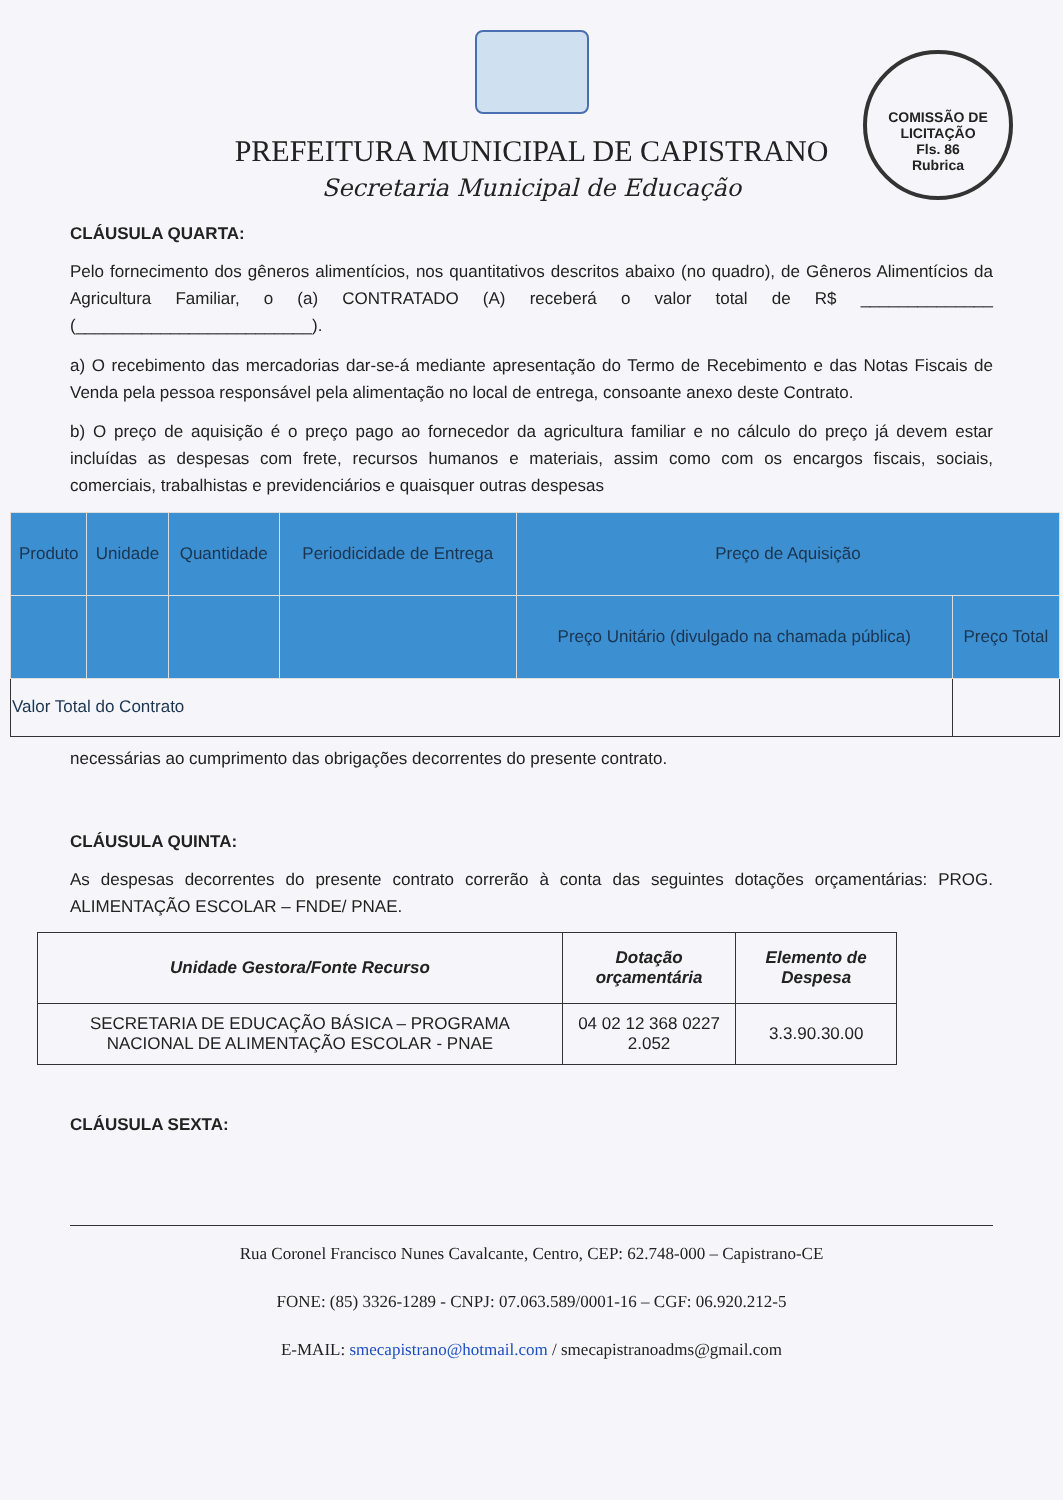COMISSÃO DE LICITAÇÃO
Fls. 86
Rubrica
PREFEITURA MUNICIPAL DE CAPISTRANO
Secretaria Municipal de Educação
CLÁUSULA QUARTA:
Pelo fornecimento dos gêneros alimentícios, nos quantitativos descritos abaixo (no quadro), de Gêneros Alimentícios da Agricultura Familiar, o (a) CONTRATADO (A) receberá o valor total de R$ ______________ (_________________________).
a) O recebimento das mercadorias dar-se-á mediante apresentação do Termo de Recebimento e das Notas Fiscais de Venda pela pessoa responsável pela alimentação no local de entrega, consoante anexo deste Contrato.
b) O preço de aquisição é o preço pago ao fornecedor da agricultura familiar e no cálculo do preço já devem estar incluídas as despesas com frete, recursos humanos e materiais, assim como com os encargos fiscais, sociais, comerciais, trabalhistas e previdenciários e quaisquer outras despesas
| Produto | Unidade | Quantidade | Periodicidade de Entrega | Preço de Aquisição | |
| --- | --- | --- | --- | --- | --- |
| | | | | Preço Unitário (divulgado na chamada pública) | Preço Total |
| Valor Total do Contrato | | | | | |
necessárias ao cumprimento das obrigações decorrentes do presente contrato.
CLÁUSULA QUINTA:
As despesas decorrentes do presente contrato correrão à conta das seguintes dotações orçamentárias: PROG. ALIMENTAÇÃO ESCOLAR – FNDE/ PNAE.
| Unidade Gestora/Fonte Recurso | Dotação orçamentária | Elemento de Despesa |
| --- | --- | --- |
| SECRETARIA DE EDUCAÇÃO BÁSICA – PROGRAMA NACIONAL DE ALIMENTAÇÃO ESCOLAR - PNAE | 04 02 12 368 0227 2.052 | 3.3.90.30.00 |
CLÁUSULA SEXTA:
Rua Coronel Francisco Nunes Cavalcante, Centro, CEP: 62.748-000 – Capistrano-CE
FONE: (85) 3326-1289 - CNPJ: 07.063.589/0001-16 – CGF: 06.920.212-5
E-MAIL: smecapistrano@hotmail.com / smecapistranoadms@gmail.com